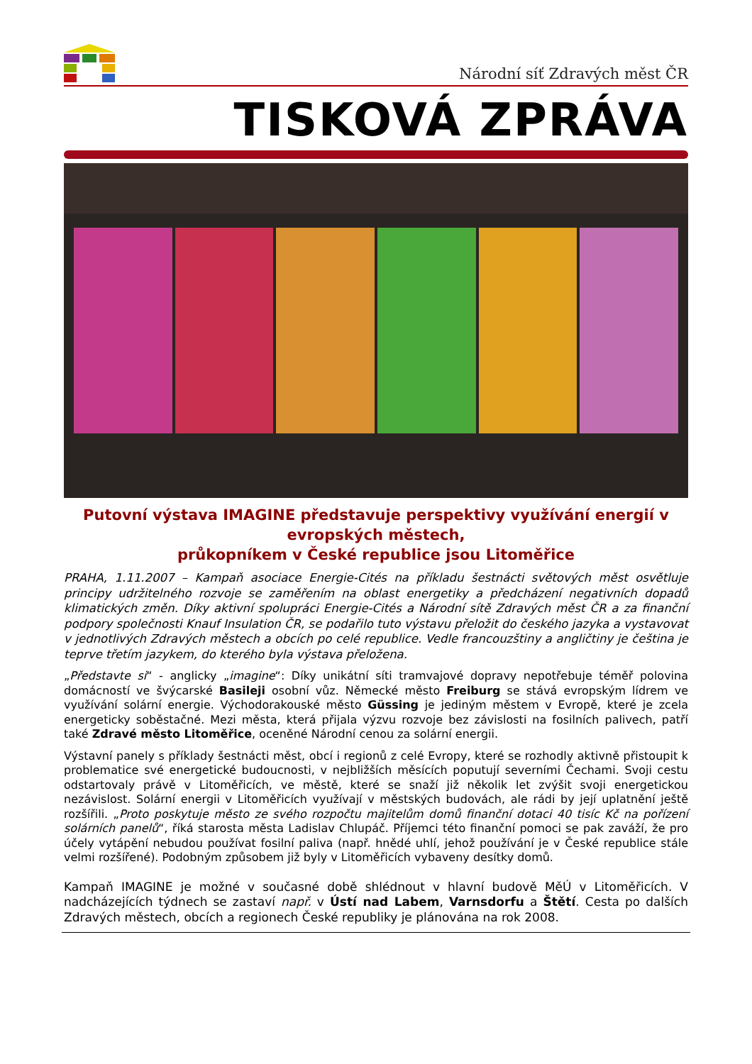Národní síť Zdravých měst ČR
TISKOVÁ ZPRÁVA
Putovní výstava IMAGINE představuje perspektivy využívání energií v evropských městech,
průkopníkem v České republice jsou Litoměřice
PRAHA, 1.11.2007 – Kampaň asociace Energie-Cités na příkladu šestnácti světových měst osvětluje principy udržitelného rozvoje se zaměřením na oblast energetiky a předcházení negativních dopadů klimatických změn. Díky aktivní spolupráci Energie-Cités a Národní sítě Zdravých měst ČR a za finanční podpory společnosti Knauf Insulation ČR, se podařilo tuto výstavu přeložit do českého jazyka a vystavovat v jednotlivých Zdravých městech a obcích po celé republice. Vedle francouzštiny a angličtiny je čeština je teprve třetím jazykem, do kterého byla výstava přeložena.
„Představte si“ - anglicky „imagine“: Díky unikátní síti tramvajové dopravy nepotřebuje téměř polovina domácností ve švýcarské Basileji osobní vůz. Německé město Freiburg se stává evropským lídrem ve využívání solární energie. Východorakouské město Güssing je jediným městem v Evropě, které je zcela energeticky soběstačné. Mezi města, která přijala výzvu rozvoje bez závislosti na fosilních palivech, patří také Zdravé město Litoměřice, oceněné Národní cenou za solární energii.
Výstavní panely s příklady šestnácti měst, obcí i regionů z celé Evropy, které se rozhodly aktivně přistoupit k problematice své energetické budoucnosti, v nejbližších měsících poputují severními Čechami. Svoji cestu odstartovaly právě v Litoměřicích, ve městě, které se snaží již několik let zvýšit svoji energetickou nezávislost. Solární energii v Litoměřicích využívají v městských budovách, ale rádi by její uplatnění ještě rozšířili. „Proto poskytuje město ze svého rozpočtu majitelům domů finanční dotaci 40 tisíc Kč na pořízení solárních panelů“, říká starosta města Ladislav Chlupáč. Příjemci této finanční pomoci se pak zaváží, že pro účely vytápění nebudou používat fosilní paliva (např. hnědé uhlí, jehož používání je v České republice stále velmi rozšířené). Podobným způsobem již byly v Litoměřicích vybaveny desítky domů.
Kampaň IMAGINE je možné v současné době shlédnout v hlavní budově MěÚ v Litoměřicích. V nadcházejících týdnech se zastaví např. v Ústí nad Labem, Varnsdorfu a Štětí. Cesta po dalších Zdravých městech, obcích a regionech České republiky je plánována na rok 2008.